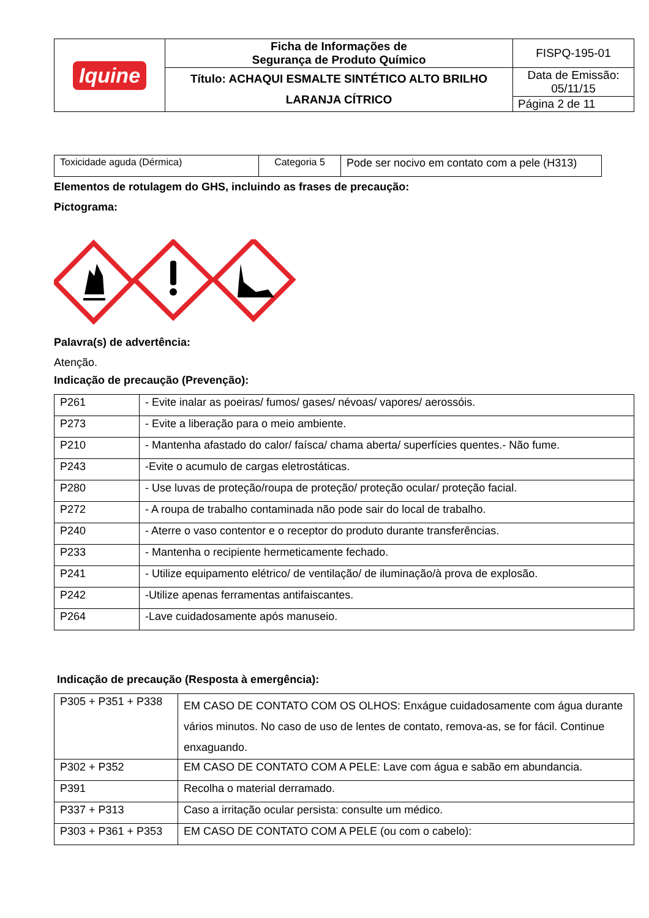| Iquine | Ficha de Informações de Segurança de Produto Químico | FISPQ-195-01 |
| | Título: ACHAQUI ESMALTE SINTÉTICO ALTO BRILHO LARANJA CÍTRICO | Data de Emissão: 05/11/15 |
| | | Página 2 de 11 |
| Toxicidade aguda (Dérmica) | Categoria 5 | Pode ser nocivo em contato com a pele (H313) |
Elementos de rotulagem do GHS, incluindo as frases de precaução:
Pictograma:
Palavra(s) de advertência:
Atenção.
Indicação de precaução (Prevenção):
| P261 | - Evite inalar as poeiras/ fumos/ gases/ névoas/ vapores/ aerossóis. |
| P273 | - Evite a liberação para o meio ambiente. |
| P210 | - Mantenha afastado do calor/ faísca/ chama aberta/ superfícies quentes.- Não fume. |
| P243 | -Evite o acumulo de cargas eletrostáticas. |
| P280 | - Use luvas de proteção/roupa de proteção/ proteção ocular/ proteção facial. |
| P272 | - A roupa de trabalho contaminada não pode sair do local de trabalho. |
| P240 | - Aterre o vaso contentor e o receptor do produto durante transferências. |
| P233 | - Mantenha o recipiente hermeticamente fechado. |
| P241 | - Utilize equipamento elétrico/ de ventilação/ de iluminação/à prova de explosão. |
| P242 | -Utilize apenas ferramentas antifaiscantes. |
| P264 | -Lave cuidadosamente após manuseio. |
Indicação de precaução (Resposta à emergência):
| P305 + P351 + P338 | EM CASO DE CONTATO COM OS OLHOS: Enxágue cuidadosamente com água durante vários minutos. No caso de uso de lentes de contato, remova-as, se for fácil. Continue enxaguando. |
| P302 + P352 | EM CASO DE CONTATO COM A PELE: Lave com água e sabão em abundancia. |
| P391 | Recolha o material derramado. |
| P337 + P313 | Caso a irritação ocular persista: consulte um médico. |
| P303 + P361 + P353 | EM CASO DE CONTATO COM A PELE (ou com o cabelo): |